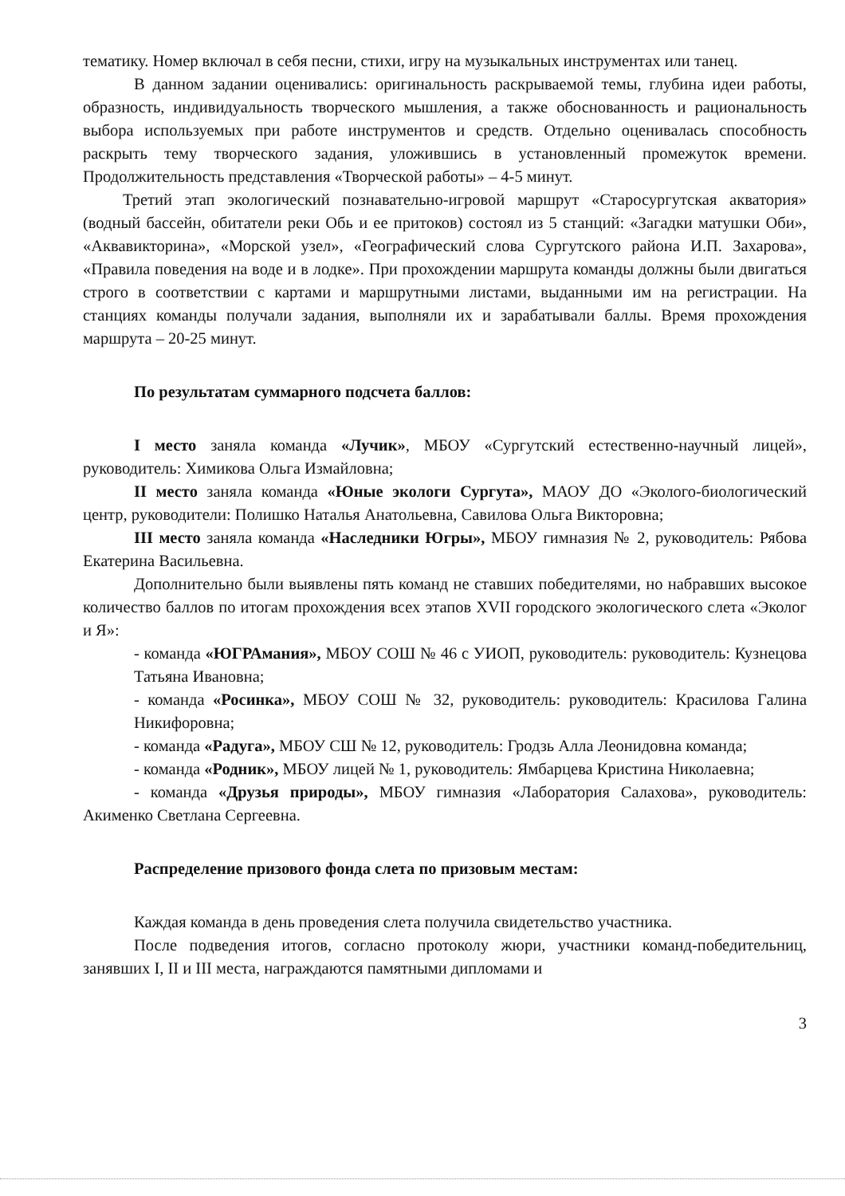тематику. Номер включал в себя песни, стихи, игру на музыкальных инструментах или танец.
В данном задании оценивались: оригинальность раскрываемой темы, глубина идеи работы, образность, индивидуальность творческого мышления, а также обоснованность и рациональность выбора используемых при работе инструментов и средств. Отдельно оценивалась способность раскрыть тему творческого задания, уложившись в установленный промежуток времени. Продолжительность представления «Творческой работы» – 4-5 минут.
Третий этап экологический познавательно-игровой маршрут «Старосургутская акватория» (водный бассейн, обитатели реки Обь и ее притоков) состоял из 5 станций: «Загадки матушки Оби», «Аквавикторина», «Морской узел», «Географический слова Сургутского района И.П. Захарова», «Правила поведения на воде и в лодке». При прохождении маршрута команды должны были двигаться строго в соответствии с картами и маршрутными листами, выданными им на регистрации. На станциях команды получали задания, выполняли их и зарабатывали баллы. Время прохождения маршрута – 20-25 минут.
По результатам суммарного подсчета баллов:
I место заняла команда «Лучик», МБОУ «Сургутский естественно-научный лицей», руководитель: Химикова Ольга Измайловна;
II место заняла команда «Юные экологи Сургута», МАОУ ДО «Эколого-биологический центр, руководители: Полишко Наталья Анатольевна, Савилова Ольга Викторовна;
III место заняла команда «Наследники Югры», МБОУ гимназия № 2, руководитель: Рябова Екатерина Васильевна.
Дополнительно были выявлены пять команд не ставших победителями, но набравших высокое количество баллов по итогам прохождения всех этапов XVII городского экологического слета «Эколог и Я»:
- команда «ЮГРАмания», МБОУ СОШ № 46 с УИОП, руководитель: руководитель: Кузнецова Татьяна Ивановна;
- команда «Росинка», МБОУ СОШ № 32, руководитель: руководитель: Красилова Галина Никифоровна;
- команда «Радуга», МБОУ СШ № 12, руководитель: Гродзь Алла Леонидовна команда;
- команда «Родник», МБОУ лицей № 1, руководитель: Ямбарцева Кристина Николаевна;
- команда «Друзья природы», МБОУ гимназия «Лаборатория Салахова», руководитель: Акименко Светлана Сергеевна.
Распределение призового фонда слета по призовым местам:
Каждая команда в день проведения слета получила свидетельство участника.
После подведения итогов, согласно протоколу жюри, участники команд-победительниц, занявших I, II и III места, награждаются памятными дипломами и
3